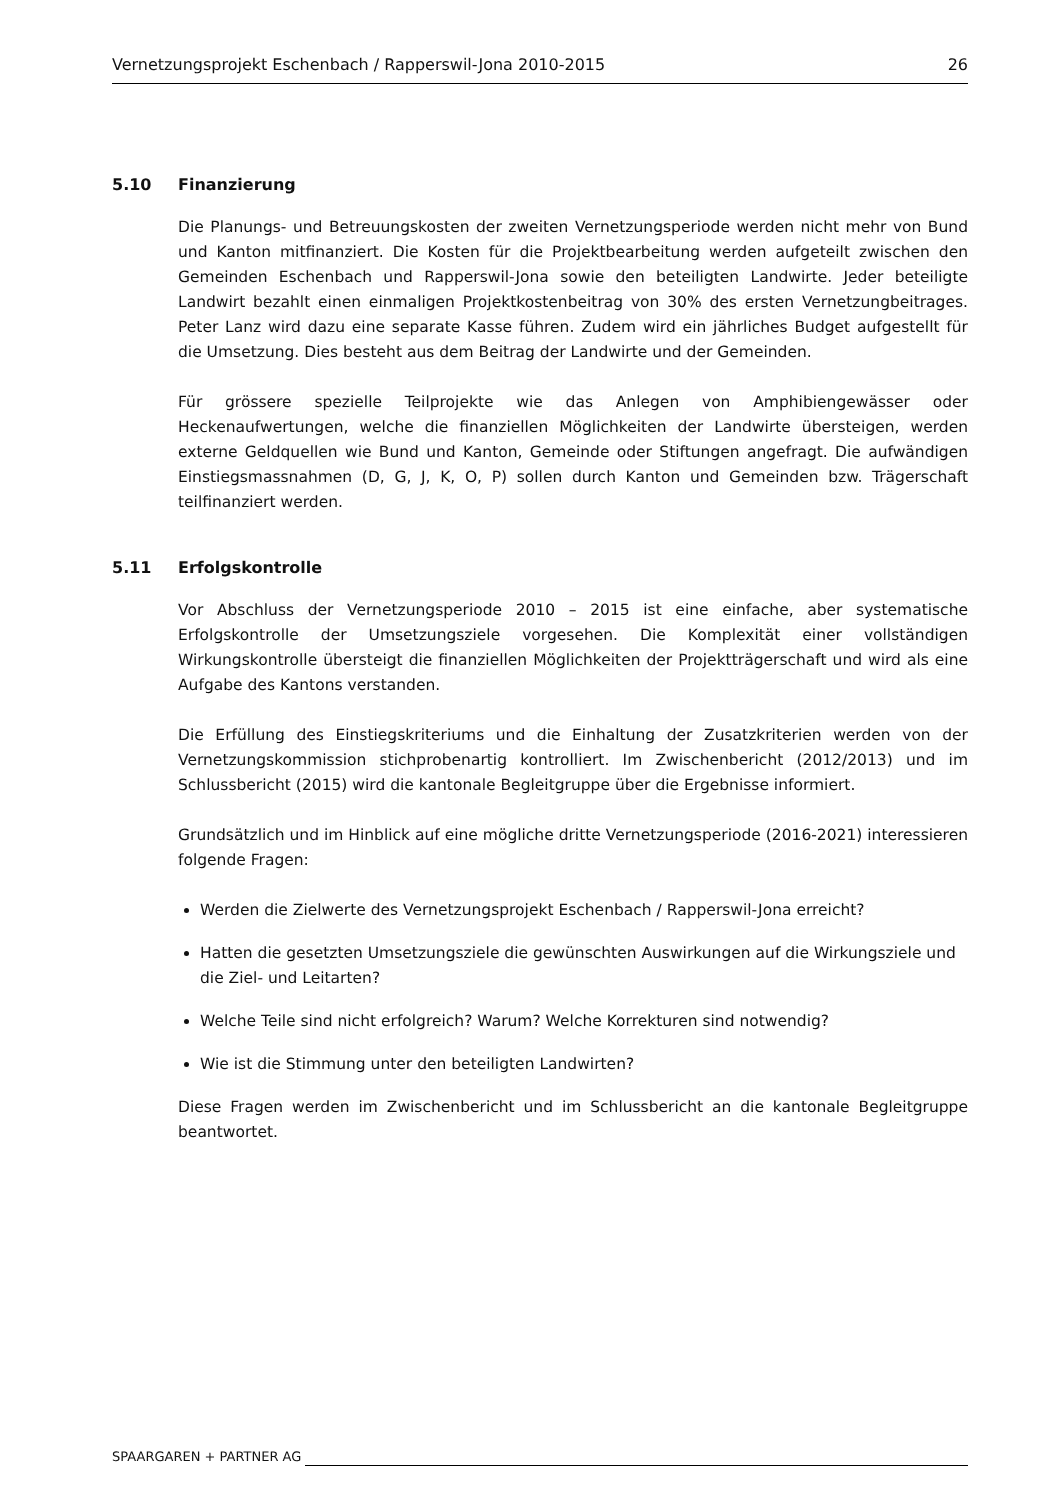Vernetzungsprojekt Eschenbach / Rapperswil-Jona 2010-2015 26
5.10 Finanzierung
Die Planungs- und Betreuungskosten der zweiten Vernetzungsperiode werden nicht mehr von Bund und Kanton mitfinanziert. Die Kosten für die Projektbearbeitung werden aufgeteilt zwischen den Gemeinden Eschenbach und Rapperswil-Jona sowie den beteiligten Landwirte. Jeder beteiligte Landwirt bezahlt einen einmaligen Projektkostenbeitrag von 30% des ersten Vernetzungbeitrages. Peter Lanz wird dazu eine separate Kasse führen. Zudem wird ein jährliches Budget aufgestellt für die Umsetzung. Dies besteht aus dem Beitrag der Landwirte und der Gemeinden.
Für grössere spezielle Teilprojekte wie das Anlegen von Amphibiengewässer oder Heckenaufwertungen, welche die finanziellen Möglichkeiten der Landwirte übersteigen, werden externe Geldquellen wie Bund und Kanton, Gemeinde oder Stiftungen angefragt. Die aufwändigen Einstiegsmassnahmen (D, G, J, K, O, P) sollen durch Kanton und Gemeinden bzw. Trägerschaft teilfinanziert werden.
5.11 Erfolgskontrolle
Vor Abschluss der Vernetzungsperiode 2010 – 2015 ist eine einfache, aber systematische Erfolgskontrolle der Umsetzungsziele vorgesehen. Die Komplexität einer vollständigen Wirkungskontrolle übersteigt die finanziellen Möglichkeiten der Projektträgerschaft und wird als eine Aufgabe des Kantons verstanden.
Die Erfüllung des Einstiegskriteriums und die Einhaltung der Zusatzkriterien werden von der Vernetzungskommission stichprobenartig kontrolliert. Im Zwischenbericht (2012/2013) und im Schlussbericht (2015) wird die kantonale Begleitgruppe über die Ergebnisse informiert.
Grundsätzlich und im Hinblick auf eine mögliche dritte Vernetzungsperiode (2016-2021) interessieren folgende Fragen:
Werden die Zielwerte des Vernetzungsprojekt Eschenbach / Rapperswil-Jona erreicht?
Hatten die gesetzten Umsetzungsziele die gewünschten Auswirkungen auf die Wirkungsziele und die Ziel- und Leitarten?
Welche Teile sind nicht erfolgreich? Warum? Welche Korrekturen sind notwendig?
Wie ist die Stimmung unter den beteiligten Landwirten?
Diese Fragen werden im Zwischenbericht und im Schlussbericht an die kantonale Begleitgruppe beantwortet.
SPAARGAREN + PARTNER AG